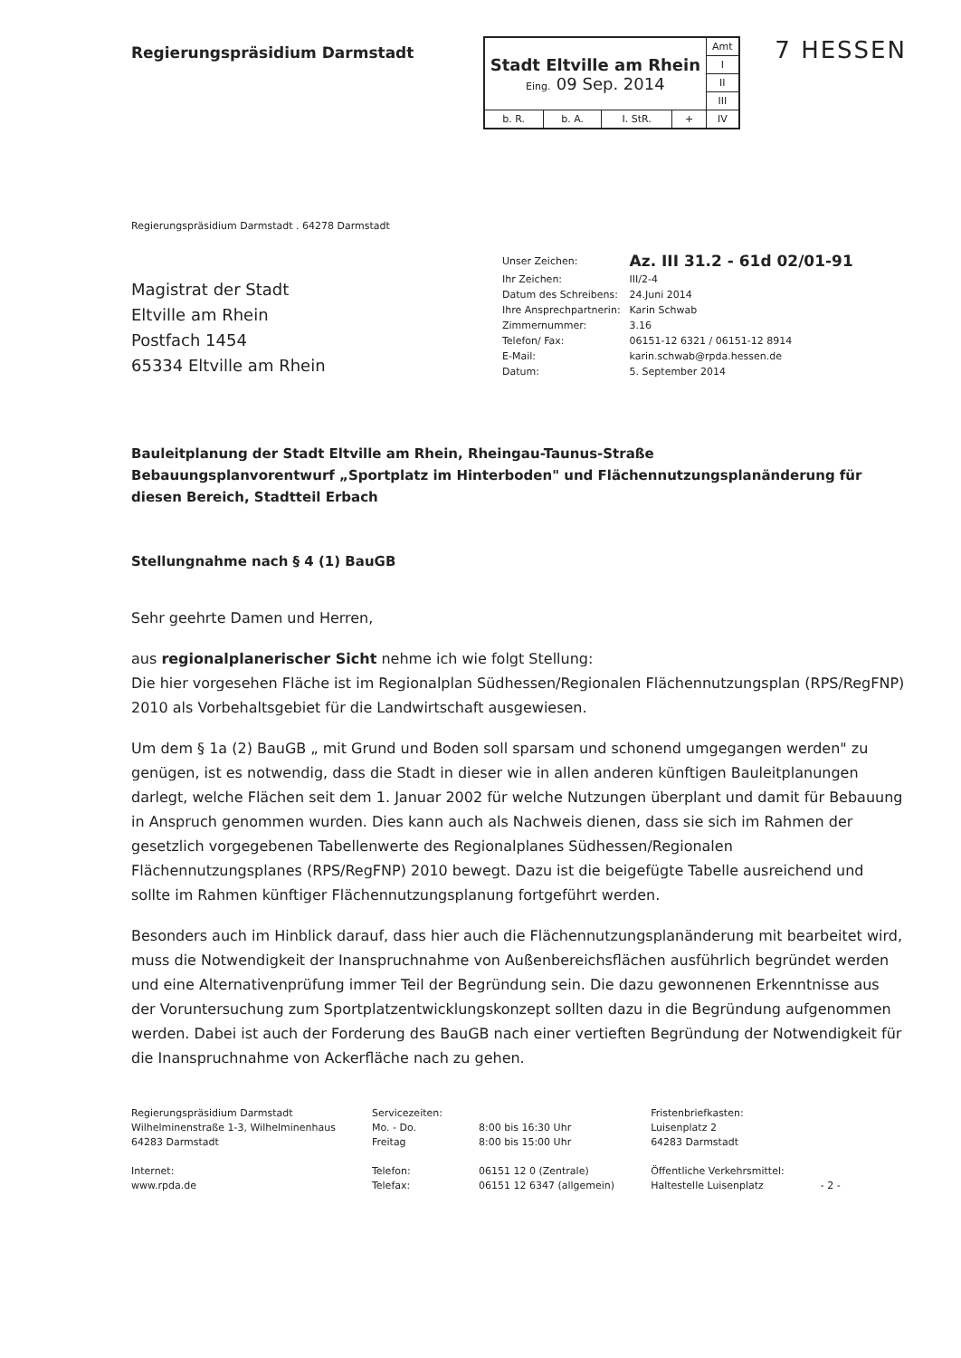Regierungspräsidium Darmstadt
| Stadt Eltville am Rhein Eing. 09 Sep. 2014 | | | | Amt |
| | | | | I |
| | | | | II |
| | | | | III |
| b. R. | b. A. | I. StR. | + | IV |
7 HESSEN
Regierungspräsidium Darmstadt . 64278 Darmstadt
Magistrat der Stadt
Eltville am Rhein
Postfach 1454
65334 Eltville am Rhein
| Unser Zeichen: | Az. III 31.2 - 61d 02/01-91 |
| Ihr Zeichen: | III/2-4 |
| Datum des Schreibens: | 24.Juni 2014 |
| Ihre Ansprechpartnerin: | Karin Schwab |
| Zimmernummer: | 3.16 |
| Telefon/ Fax: | 06151-12 6321 / 06151-12 8914 |
| E-Mail: | karin.schwab@rpda.hessen.de |
| Datum: | 5. September 2014 |
Bauleitplanung der Stadt Eltville am Rhein, Rheingau-Taunus-Straße
Bebauungsplanvorentwurf „Sportplatz im Hinterboden" und Flächennutzungsplanänderung für diesen Bereich, Stadtteil Erbach
Stellungnahme nach § 4 (1) BauGB
Sehr geehrte Damen und Herren,
aus regionalplanerischer Sicht nehme ich wie folgt Stellung:
Die hier vorgesehen Fläche ist im Regionalplan Südhessen/Regionalen Flächennutzungsplan (RPS/RegFNP) 2010 als Vorbehaltsgebiet für die Landwirtschaft ausgewiesen.
Um dem § 1a (2) BauGB „ mit Grund und Boden soll sparsam und schonend umgegangen werden" zu genügen, ist es notwendig, dass die Stadt in dieser wie in allen anderen künftigen Bauleitplanungen darlegt, welche Flächen seit dem 1. Januar 2002 für welche Nutzungen überplant und damit für Bebauung in Anspruch genommen wurden. Dies kann auch als Nachweis dienen, dass sie sich im Rahmen der gesetzlich vorgegebenen Tabellenwerte des Regionalplanes Südhessen/Regionalen Flächennutzungsplanes (RPS/RegFNP) 2010 bewegt. Dazu ist die beigefügte Tabelle ausreichend und sollte im Rahmen künftiger Flächennutzungsplanung fortgeführt werden.
Besonders auch im Hinblick darauf, dass hier auch die Flächennutzungsplanänderung mit bearbeitet wird, muss die Notwendigkeit der Inanspruchnahme von Außenbereichsflächen ausführlich begründet werden und eine Alternativenprüfung immer Teil der Begründung sein. Die dazu gewonnenen Erkenntnisse aus der Voruntersuchung zum Sportplatzentwicklungskonzept sollten dazu in die Begründung aufgenommen werden. Dabei ist auch der Forderung des BauGB nach einer vertieften Begründung der Notwendigkeit für die Inanspruchnahme von Ackerfläche nach zu gehen.
Regierungspräsidium Darmstadt
Wilhelminenstraße 1-3, Wilhelminenhaus
64283 Darmstadt
Internet:
www.rpda.de
Servicezeiten:
Mo. - Do.
Freitag
Telefon:
Telefax:
8:00 bis 16:30 Uhr
8:00 bis 15:00 Uhr
06151 12 0 (Zentrale)
06151 12 6347 (allgemein)
Fristenbriefkasten:
Luisenplatz 2
64283 Darmstadt
Öffentliche Verkehrsmittel:
Haltestelle Luisenplatz
- 2 -